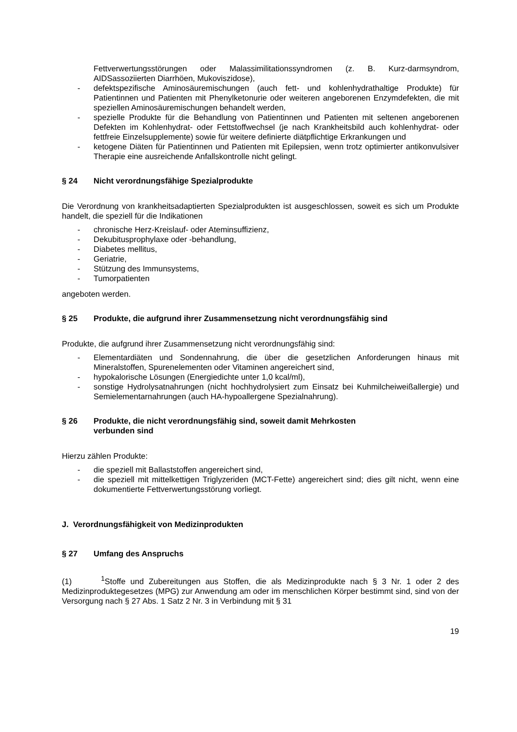Fettverwertungsstörungen oder Malassimilitationssyndromen (z. B. Kurz-darmsyndrom, AIDSassoziierten Diarrhöen, Mukoviszidose),
- defektspezifische Aminosäuremischungen (auch fett- und kohlenhydrathaltige Produkte) für Patientinnen und Patienten mit Phenylketonurie oder weiteren angeborenen Enzymdefekten, die mit speziellen Aminosäuremischungen behandelt werden,
- spezielle Produkte für die Behandlung von Patientinnen und Patienten mit seltenen angeborenen Defekten im Kohlenhydrat- oder Fettstoffwechsel (je nach Krankheitsbild auch kohlenhydrat- oder fettfreie Einzelsupplemente) sowie für weitere definierte diätpflichtige Erkrankungen und
- ketogene Diäten für Patientinnen und Patienten mit Epilepsien, wenn trotz optimierter antikonvulsiver Therapie eine ausreichende Anfallskontrolle nicht gelingt.
§ 24 Nicht verordnungsfähige Spezialprodukte
Die Verordnung von krankheitsadaptierten Spezialprodukten ist ausgeschlossen, soweit es sich um Produkte handelt, die speziell für die Indikationen
- chronische Herz-Kreislauf- oder Ateminsuffizienz,
- Dekubitusprophylaxe oder -behandlung,
- Diabetes mellitus,
- Geriatrie,
- Stützung des Immunsystems,
- Tumorpatienten
angeboten werden.
§ 25 Produkte, die aufgrund ihrer Zusammensetzung nicht verordnungsfähig sind
Produkte, die aufgrund ihrer Zusammensetzung nicht verordnungsfähig sind:
- Elementardiäten und Sondennahrung, die über die gesetzlichen Anforderungen hinaus mit Mineralstoffen, Spurenelementen oder Vitaminen angereichert sind,
- hypokalorische Lösungen (Energiedichte unter 1,0 kcal/ml),
- sonstige Hydrolysatnahrungen (nicht hochhydrolysiert zum Einsatz bei Kuhmilcheiweißallergie) und Semielementarnahrungen (auch HA-hypoallergene Spezialnahrung).
§ 26 Produkte, die nicht verordnungsfähig sind, soweit damit Mehrkosten
verbunden sind
Hierzu zählen Produkte:
- die speziell mit Ballaststoffen angereichert sind,
- die speziell mit mittelkettigen Triglyzeriden (MCT-Fette) angereichert sind; dies gilt nicht, wenn eine dokumentierte Fettverwertungsstörung vorliegt.
J. Verordnungsfähigkeit von Medizinprodukten
§ 27 Umfang des Anspruchs
(1) <sup>1</sup>Stoffe und Zubereitungen aus Stoffen, die als Medizinprodukte nach § 3 Nr. 1 oder 2 des Medizinproduktegesetzes (MPG) zur Anwendung am oder im menschlichen Körper bestimmt sind, sind von der Versorgung nach § 27 Abs. 1 Satz 2 Nr. 3 in Verbindung mit § 31
19